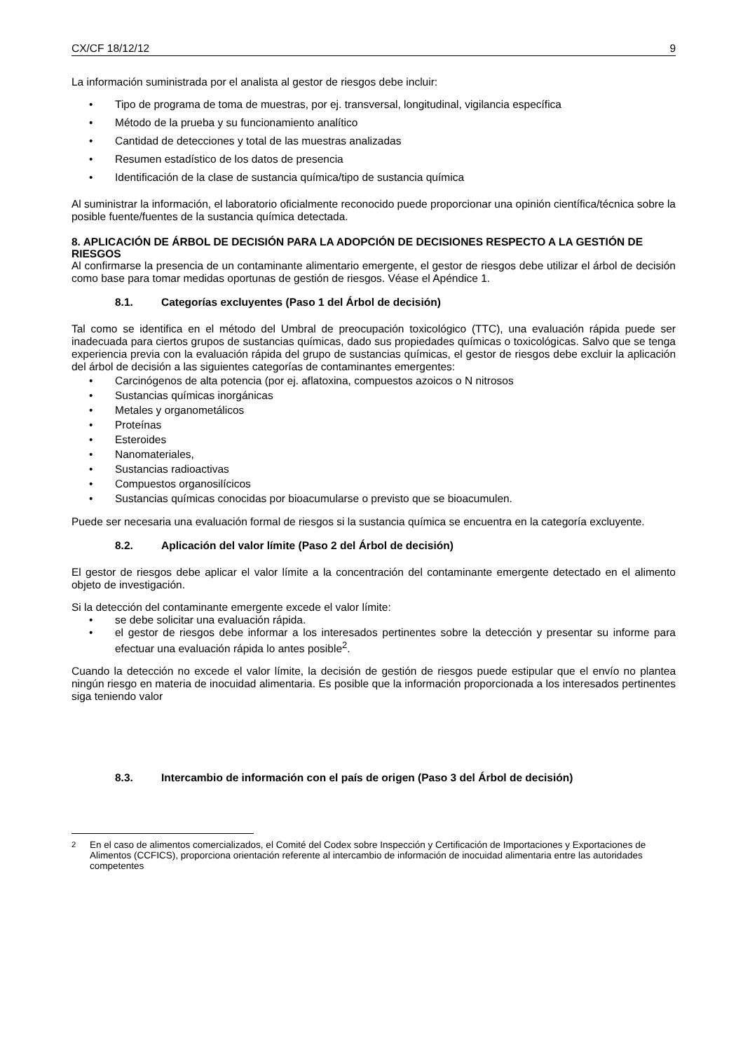CX/CF 18/12/12 9
La información suministrada por el analista al gestor de riesgos debe incluir:
• Tipo de programa de toma de muestras, por ej. transversal, longitudinal, vigilancia específica
• Método de la prueba y su funcionamiento analítico
• Cantidad de detecciones y total de las muestras analizadas
• Resumen estadístico de los datos de presencia
• Identificación de la clase de sustancia química/tipo de sustancia química
Al suministrar la información, el laboratorio oficialmente reconocido puede proporcionar una opinión científica/técnica sobre la posible fuente/fuentes de la sustancia química detectada.
8. APLICACIÓN DE ÁRBOL DE DECISIÓN PARA LA ADOPCIÓN DE DECISIONES RESPECTO A LA GESTIÓN DE RIESGOS
Al confirmarse la presencia de un contaminante alimentario emergente, el gestor de riesgos debe utilizar el árbol de decisión como base para tomar medidas oportunas de gestión de riesgos. Véase el Apéndice 1.
8.1. Categorías excluyentes (Paso 1 del Árbol de decisión)
Tal como se identifica en el método del Umbral de preocupación toxicológico (TTC), una evaluación rápida puede ser inadecuada para ciertos grupos de sustancias químicas, dado sus propiedades químicas o toxicológicas. Salvo que se tenga experiencia previa con la evaluación rápida del grupo de sustancias químicas, el gestor de riesgos debe excluir la aplicación del árbol de decisión a las siguientes categorías de contaminantes emergentes:
• Carcinógenos de alta potencia (por ej. aflatoxina, compuestos azoicos o N nitrosos
• Sustancias químicas inorgánicas
• Metales y organometálicos
• Proteínas
• Esteroides
• Nanomateriales,
• Sustancias radioactivas
• Compuestos organosilícicos
• Sustancias químicas conocidas por bioacumularse o previsto que se bioacumulen.
Puede ser necesaria una evaluación formal de riesgos si la sustancia química se encuentra en la categoría excluyente.
8.2. Aplicación del valor límite (Paso 2 del Árbol de decisión)
El gestor de riesgos debe aplicar el valor límite a la concentración del contaminante emergente detectado en el alimento objeto de investigación.
Si la detección del contaminante emergente excede el valor límite:
• se debe solicitar una evaluación rápida.
• el gestor de riesgos debe informar a los interesados pertinentes sobre la detección y presentar su informe para efectuar una evaluación rápida lo antes posible<sup>2</sup>.
Cuando la detección no excede el valor límite, la decisión de gestión de riesgos puede estipular que el envío no plantea ningún riesgo en materia de inocuidad alimentaria. Es posible que la información proporcionada a los interesados pertinentes siga teniendo valor
8.3. Intercambio de información con el país de origen (Paso 3 del Árbol de decisión)
<sup>2</sup> En el caso de alimentos comercializados, el Comité del Codex sobre Inspección y Certificación de Importaciones y Exportaciones de Alimentos (CCFICS), proporciona orientación referente al intercambio de información de inocuidad alimentaria entre las autoridades competentes